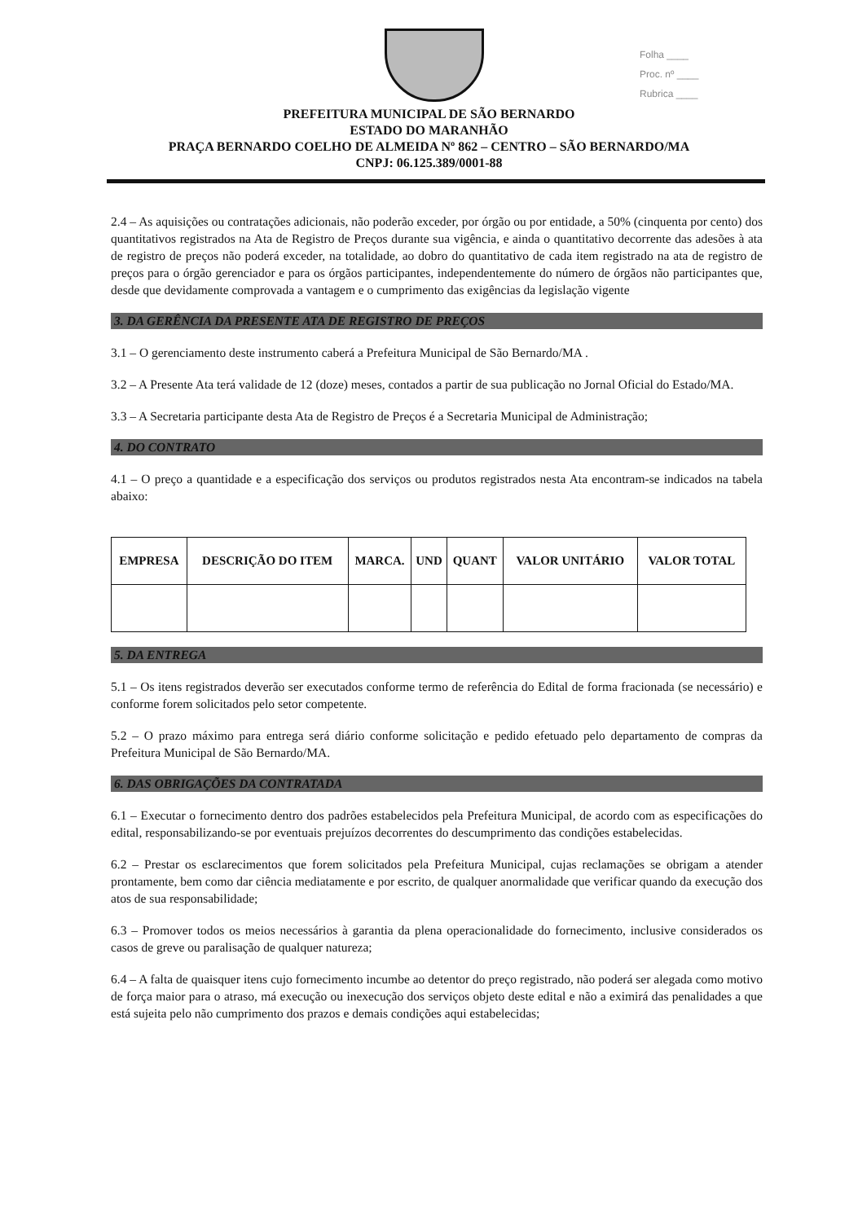Folha ____
Proc. nº ____
Rubrica ____
PREFEITURA MUNICIPAL DE SÃO BERNARDO
ESTADO DO MARANHÃO
PRAÇA BERNARDO COELHO DE ALMEIDA Nº 862 – CENTRO – SÃO BERNARDO/MA
CNPJ: 06.125.389/0001-88
2.4 – As aquisições ou contratações adicionais, não poderão exceder, por órgão ou por entidade, a 50% (cinquenta por cento) dos quantitativos registrados na Ata de Registro de Preços durante sua vigência, e ainda o quantitativo decorrente das adesões à ata de registro de preços não poderá exceder, na totalidade, ao dobro do quantitativo de cada item registrado na ata de registro de preços para o órgão gerenciador e para os órgãos participantes, independentemente do número de órgãos não participantes que, desde que devidamente comprovada a vantagem e o cumprimento das exigências da legislação vigente
3. DA GERÊNCIA DA PRESENTE ATA DE REGISTRO DE PREÇOS
3.1 – O gerenciamento deste instrumento caberá a Prefeitura Municipal de São Bernardo/MA .
3.2 – A Presente Ata terá validade de 12 (doze) meses, contados a partir de sua publicação no Jornal Oficial do Estado/MA.
3.3 – A Secretaria participante desta Ata de Registro de Preços é a Secretaria Municipal de Administração;
4. DO CONTRATO
4.1 – O preço a quantidade e a especificação dos serviços ou produtos registrados nesta Ata encontram-se indicados na tabela abaixo:
| EMPRESA | DESCRIÇÃO DO ITEM | MARCA. | UND | QUANT | VALOR UNITÁRIO | VALOR TOTAL |
| --- | --- | --- | --- | --- | --- | --- |
5. DA ENTREGA
5.1 – Os itens registrados deverão ser executados conforme termo de referência do Edital de forma fracionada (se necessário) e conforme forem solicitados pelo setor competente.
5.2 – O prazo máximo para entrega será diário conforme solicitação e pedido efetuado pelo departamento de compras da Prefeitura Municipal de São Bernardo/MA.
6. DAS OBRIGAÇÕES DA CONTRATADA
6.1 – Executar o fornecimento dentro dos padrões estabelecidos pela Prefeitura Municipal, de acordo com as especificações do edital, responsabilizando-se por eventuais prejuízos decorrentes do descumprimento das condições estabelecidas.
6.2 – Prestar os esclarecimentos que forem solicitados pela Prefeitura Municipal, cujas reclamações se obrigam a atender prontamente, bem como dar ciência mediatamente e por escrito, de qualquer anormalidade que verificar quando da execução dos atos de sua responsabilidade;
6.3 – Promover todos os meios necessários à garantia da plena operacionalidade do fornecimento, inclusive considerados os casos de greve ou paralisação de qualquer natureza;
6.4 – A falta de quaisquer itens cujo fornecimento incumbe ao detentor do preço registrado, não poderá ser alegada como motivo de força maior para o atraso, má execução ou inexecução dos serviços objeto deste edital e não a eximirá das penalidades a que está sujeita pelo não cumprimento dos prazos e demais condições aqui estabelecidas;